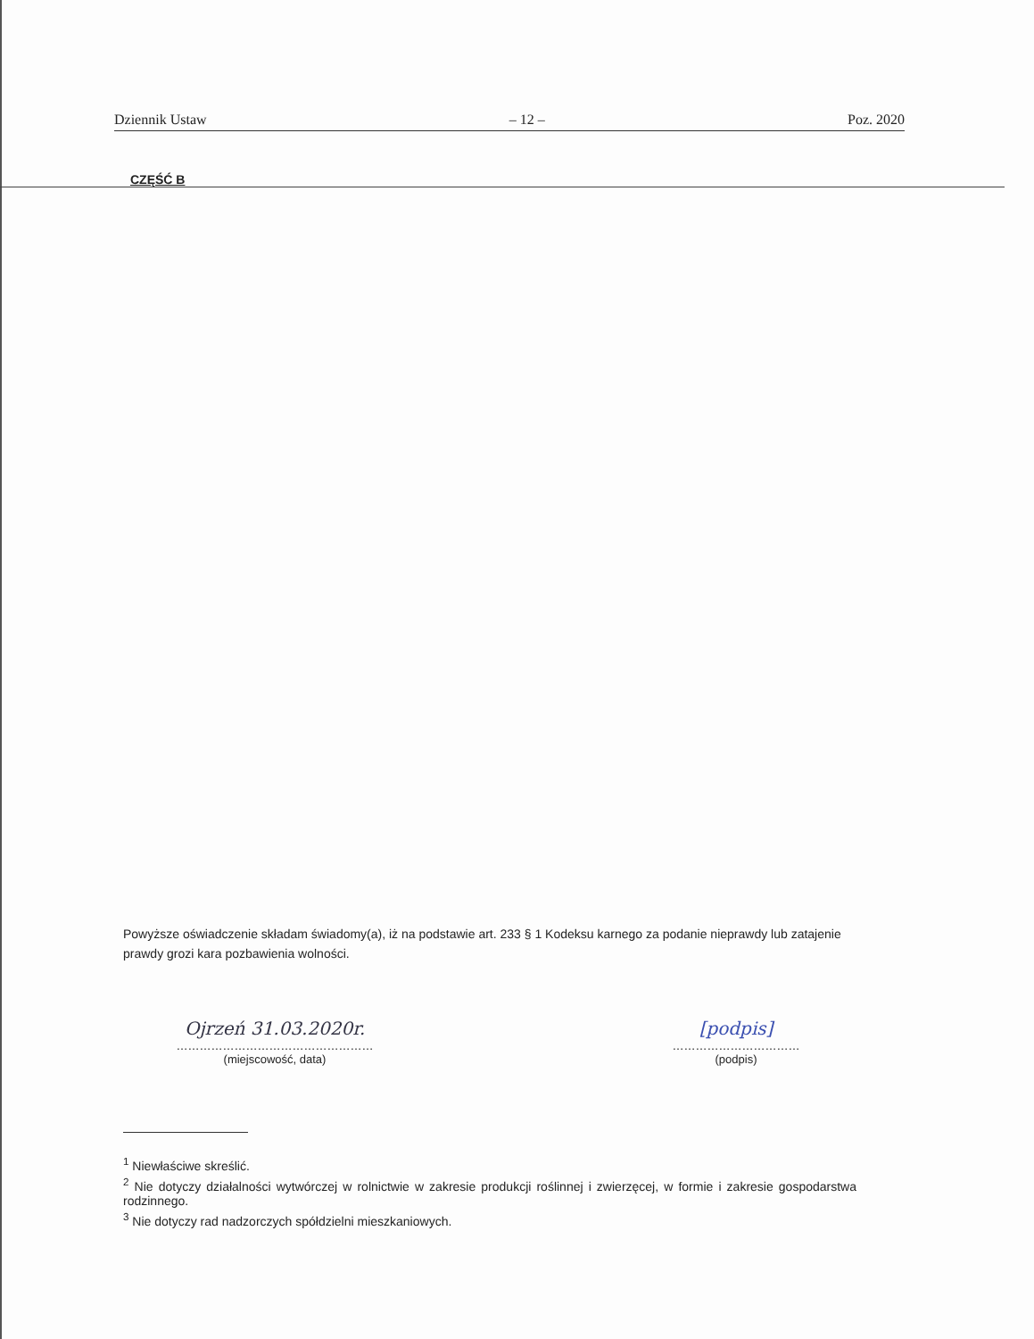Dziennik Ustaw – 12 – Poz. 2020
CZĘŚĆ B
Powyższe oświadczenie składam świadomy(a), iż na podstawie art. 233 § 1 Kodeksu karnego za podanie nieprawdy lub zatajenie prawdy grozi kara pozbawienia wolności.
Ojrzeń 31.03.2020r.
……………………………………………
(miejscowość, data)
[podpis]
……………………………
(podpis)
<sup>1</sup> Niewłaściwe skreślić.
<sup>2</sup> Nie dotyczy działalności wytwórczej w rolnictwie w zakresie produkcji roślinnej i zwierzęcej, w formie i zakresie gospodarstwa rodzinnego.
<sup>3</sup> Nie dotyczy rad nadzorczych spółdzielni mieszkaniowych.